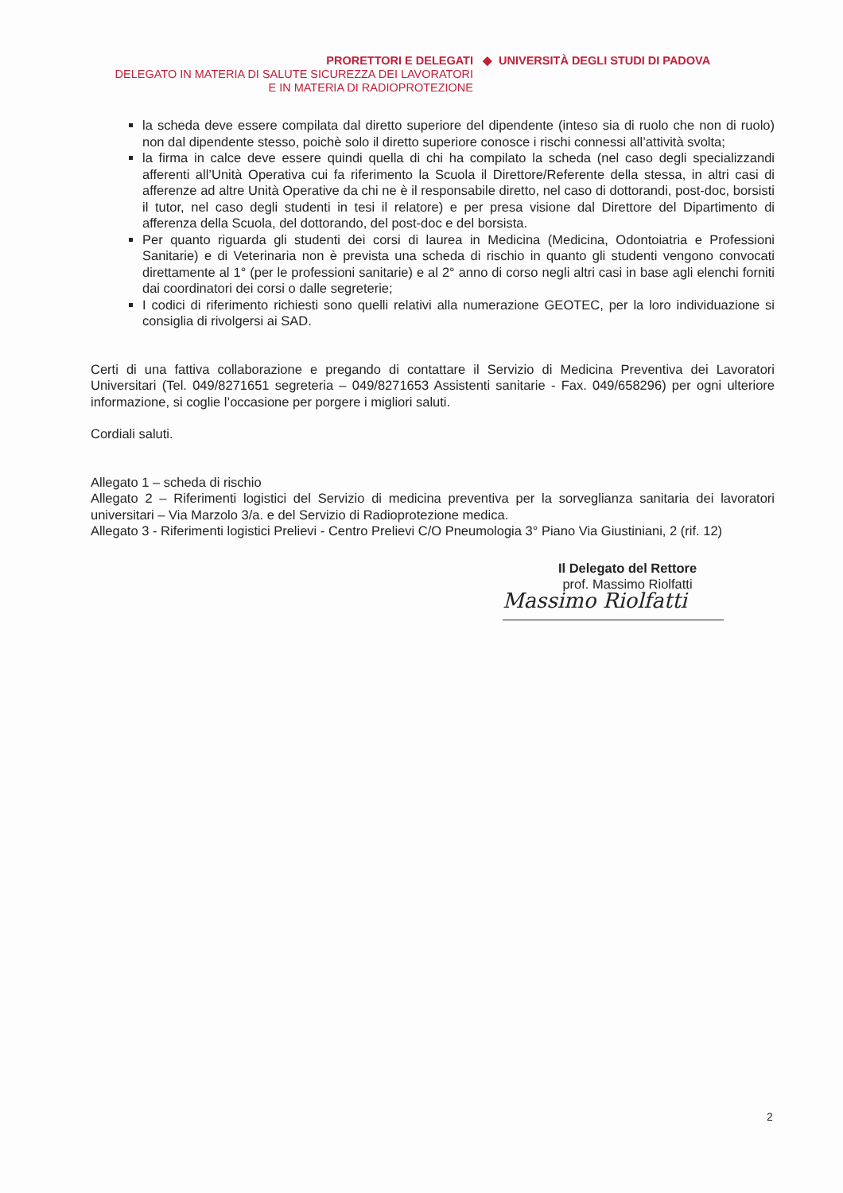PRORETTORI E DELEGATI ◆ UNIVERSITÀ DEGLI STUDI DI PADOVA
DELEGATO IN MATERIA DI SALUTE SICUREZZA DEI LAVORATORI
E IN MATERIA DI RADIOPROTEZIONE
la scheda deve essere compilata dal diretto superiore del dipendente (inteso sia di ruolo che non di ruolo) non dal dipendente stesso, poichè solo il diretto superiore conosce i rischi connessi all’attività svolta;
la firma in calce deve essere quindi quella di chi ha compilato la scheda (nel caso degli specializzandi afferenti all’Unità Operativa cui fa riferimento la Scuola il Direttore/Referente della stessa, in altri casi di afferenze ad altre Unità Operative da chi ne è il responsabile diretto, nel caso di dottorandi, post-doc, borsisti il tutor, nel caso degli studenti in tesi il relatore) e per presa visione dal Direttore del Dipartimento di afferenza della Scuola, del dottorando, del post-doc e del borsista.
Per quanto riguarda gli studenti dei corsi di laurea in Medicina (Medicina, Odontoiatria e Professioni Sanitarie) e di Veterinaria non è prevista una scheda di rischio in quanto gli studenti vengono convocati direttamente al 1° (per le professioni sanitarie) e al 2° anno di corso negli altri casi in base agli elenchi forniti dai coordinatori dei corsi o dalle segreterie;
I codici di riferimento richiesti sono quelli relativi alla numerazione GEOTEC, per la loro individuazione si consiglia di rivolgersi ai SAD.
Certi di una fattiva collaborazione e pregando di contattare il Servizio di Medicina Preventiva dei Lavoratori Universitari (Tel. 049/8271651 segreteria – 049/8271653 Assistenti sanitarie - Fax. 049/658296) per ogni ulteriore informazione, si coglie l’occasione per porgere i migliori saluti.
Cordiali saluti.
Allegato 1 – scheda di rischio
Allegato 2 – Riferimenti logistici del Servizio di medicina preventiva per la sorveglianza sanitaria dei lavoratori universitari – Via Marzolo 3/a. e del Servizio di Radioprotezione medica.
Allegato 3 - Riferimenti logistici Prelievi - Centro Prelievi C/O Pneumologia 3° Piano Via Giustiniani, 2 (rif. 12)
Il Delegato del Rettore
prof. Massimo Riolfatti
Massimo Riolfatti
2